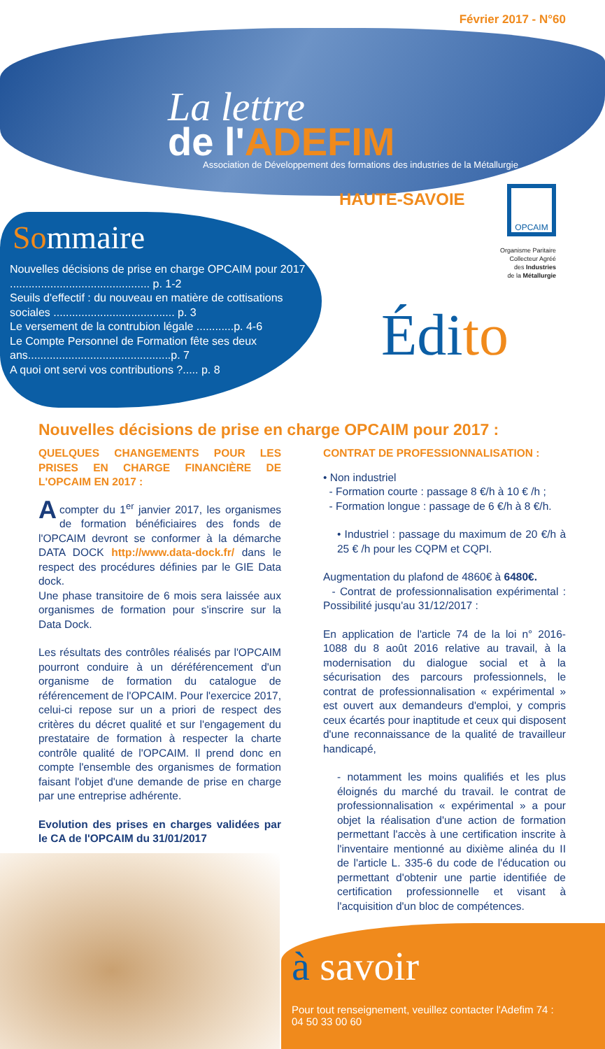Février 2017 - N°60
La lettre
de l'ADEFIM
Association de Développement des formations des industries de la Métallurgie
HAUTE-SAVOIE
Sommaire
Nouvelles décisions de prise en charge OPCAIM pour 2017 ............................................. p. 1-2
Seuils d'effectif : du nouveau en matière de cottisations sociales ....................................... p. 3
Le versement de la contrubion légale ............p. 4-6
Le Compte Personnel de Formation fête ses deux ans..............................................p. 7
A quoi ont servi vos contributions ?..... p. 8
OPCAIM
Organisme Paritaire
Collecteur Agréé
des Industries
de la Métallurgie
Édito
Nouvelles décisions de prise en charge OPCAIM pour 2017 :
QUELQUES CHANGEMENTS POUR LES PRISES EN CHARGE FINANCIÈRE DE L'OPCAIM EN 2017 :
A compter du 1<sup>er</sup> janvier 2017, les organismes de formation bénéficiaires des fonds de l'OPCAIM devront se conformer à la démarche DATA DOCK http://www.data-dock.fr/ dans le respect des procédures définies par le GIE Data dock.
Une phase transitoire de 6 mois sera laissée aux organismes de formation pour s'inscrire sur la Data Dock.
Les résultats des contrôles réalisés par l'OPCAIM pourront conduire à un déréférencement d'un organisme de formation du catalogue de référencement de l'OPCAIM. Pour l'exercice 2017, celui-ci repose sur un a priori de respect des critères du décret qualité et sur l'engagement du prestataire de formation à respecter la charte contrôle qualité de l'OPCAIM. Il prend donc en compte l'ensemble des organismes de formation faisant l'objet d'une demande de prise en charge par une entreprise adhérente.
Evolution des prises en charges validées par le CA de l'OPCAIM du 31/01/2017
CONTRAT DE PROFESSIONNALISATION :
• Non industriel
- Formation courte : passage 8 €/h à 10 € /h ;
- Formation longue : passage de 6 €/h à 8 €/h.
• Industriel : passage du maximum de 20 €/h à 25 € /h pour les CQPM et CQPI.
Augmentation du plafond de 4860€ à 6480€.
- Contrat de professionnalisation expérimental : Possibilité jusqu'au 31/12/2017 :
En application de l'article 74 de la loi n° 2016-1088 du 8 août 2016 relative au travail, à la modernisation du dialogue social et à la sécurisation des parcours professionnels, le contrat de professionnalisation « expérimental » est ouvert aux demandeurs d'emploi, y compris ceux écartés pour inaptitude et ceux qui disposent d'une reconnaissance de la qualité de travailleur handicapé,
- notamment les moins qualifiés et les plus éloignés du marché du travail. le contrat de professionnalisation « expérimental » a pour objet la réalisation d'une action de formation permettant l'accès à une certification inscrite à l'inventaire mentionné au dixième alinéa du II de l'article L. 335-6 du code de l'éducation ou permettant d'obtenir une partie identifiée de certification professionnelle et visant à l'acquisition d'un bloc de compétences.
.../...
à savoir
Pour tout renseignement, veuillez contacter l'Adefim 74 :
04 50 33 00 60